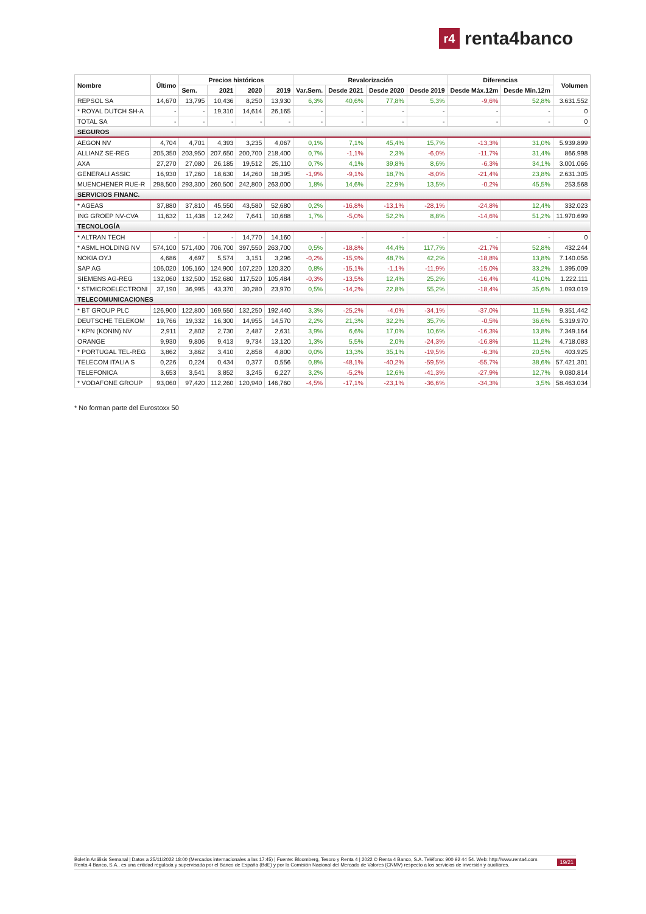r4 renta4banco
| Nombre | Último | Precios históricos | | | | Revalorización | | | | Diferencias | | Volumen |
| --- | --- | --- | --- | --- | --- | --- | --- | --- | --- | --- | --- | --- |
| | | Sem. | 2021 | 2020 | 2019 | Var.Sem. | Desde 2021 | Desde 2020 | Desde 2019 | Desde Máx.12m | Desde Mín.12m | |
| REPSOL SA | 14,670 | 13,795 | 10,436 | 8,250 | 13,930 | 6,3% | 40,6% | 77,8% | 5,3% | -9,6% | 52,8% | 3.631.552 |
| * ROYAL DUTCH SH-A | - | - | 19,310 | 14,614 | 26,165 | - | - | - | - | - | - | 0 |
| TOTAL SA | - | - | - | - | - | - | - | - | - | - | - | 0 |
| SEGUROS | | | | | | | | | | | | |
| AEGON NV | 4,704 | 4,701 | 4,393 | 3,235 | 4,067 | 0,1% | 7,1% | 45,4% | 15,7% | -13,3% | 31,0% | 5.939.899 |
| ALLIANZ SE-REG | 205,350 | 203,950 | 207,650 | 200,700 | 218,400 | 0,7% | -1,1% | 2,3% | -6,0% | -11,7% | 31,4% | 866.998 |
| AXA | 27,270 | 27,080 | 26,185 | 19,512 | 25,110 | 0,7% | 4,1% | 39,8% | 8,6% | -6,3% | 34,1% | 3.001.066 |
| GENERALI ASSIC | 16,930 | 17,260 | 18,630 | 14,260 | 18,395 | -1,9% | -9,1% | 18,7% | -8,0% | -21,4% | 23,8% | 2.631.305 |
| MUENCHENER RUE-R | 298,500 | 293,300 | 260,500 | 242,800 | 263,000 | 1,8% | 14,6% | 22,9% | 13,5% | -0,2% | 45,5% | 253.568 |
| SERVICIOS FINANC. | | | | | | | | | | | | |
| * AGEAS | 37,880 | 37,810 | 45,550 | 43,580 | 52,680 | 0,2% | -16,8% | -13,1% | -28,1% | -24,8% | 12,4% | 332.023 |
| ING GROEP NV-CVA | 11,632 | 11,438 | 12,242 | 7,641 | 10,688 | 1,7% | -5,0% | 52,2% | 8,8% | -14,6% | 51,2% | 11.970.699 |
| TECNOLOGÍA | | | | | | | | | | | | |
| * ALTRAN TECH | - | - | - | 14,770 | 14,160 | - | - | - | - | - | - | 0 |
| * ASML HOLDING NV | 574,100 | 571,400 | 706,700 | 397,550 | 263,700 | 0,5% | -18,8% | 44,4% | 117,7% | -21,7% | 52,8% | 432.244 |
| NOKIA OYJ | 4,686 | 4,697 | 5,574 | 3,151 | 3,296 | -0,2% | -15,9% | 48,7% | 42,2% | -18,8% | 13,8% | 7.140.056 |
| SAP AG | 106,020 | 105,160 | 124,900 | 107,220 | 120,320 | 0,8% | -15,1% | -1,1% | -11,9% | -15,0% | 33,2% | 1.395.009 |
| SIEMENS AG-REG | 132,060 | 132,500 | 152,680 | 117,520 | 105,484 | -0,3% | -13,5% | 12,4% | 25,2% | -16,4% | 41,0% | 1.222.111 |
| * STMICROELECTRONI | 37,190 | 36,995 | 43,370 | 30,280 | 23,970 | 0,5% | -14,2% | 22,8% | 55,2% | -18,4% | 35,6% | 1.093.019 |
| TELECOMUNICACIONES | | | | | | | | | | | | |
| * BT GROUP PLC | 126,900 | 122,800 | 169,550 | 132,250 | 192,440 | 3,3% | -25,2% | -4,0% | -34,1% | -37,0% | 11,5% | 9.351.442 |
| DEUTSCHE TELEKOM | 19,766 | 19,332 | 16,300 | 14,955 | 14,570 | 2,2% | 21,3% | 32,2% | 35,7% | -0,5% | 36,6% | 5.319.970 |
| * KPN (KONIN) NV | 2,911 | 2,802 | 2,730 | 2,487 | 2,631 | 3,9% | 6,6% | 17,0% | 10,6% | -16,3% | 13,8% | 7.349.164 |
| ORANGE | 9,930 | 9,806 | 9,413 | 9,734 | 13,120 | 1,3% | 5,5% | 2,0% | -24,3% | -16,8% | 11,2% | 4.718.083 |
| * PORTUGAL TEL-REG | 3,862 | 3,862 | 3,410 | 2,858 | 4,800 | 0,0% | 13,3% | 35,1% | -19,5% | -6,3% | 20,5% | 403.925 |
| TELECOM ITALIA S | 0,226 | 0,224 | 0,434 | 0,377 | 0,556 | 0,8% | -48,1% | -40,2% | -59,5% | -55,7% | 38,6% | 57.421.301 |
| TELEFONICA | 3,653 | 3,541 | 3,852 | 3,245 | 6,227 | 3,2% | -5,2% | 12,6% | -41,3% | -27,9% | 12,7% | 9.080.814 |
| * VODAFONE GROUP | 93,060 | 97,420 | 112,260 | 120,940 | 146,760 | -4,5% | -17,1% | -23,1% | -36,6% | -34,3% | 3,5% | 58.463.034 |
* No forman parte del Eurostoxx 50
Boletín Análisis Semanal | Datos a 25/11/2022 18:00 (Mercados internacionales a las 17:45) | Fuente: Bloomberg, Tesoro y Renta 4 | 2022 © Renta 4 Banco, S.A. Teléfono: 900 92 44 54. Web: http://www.renta4.com. Renta 4 Banco, S.A., es una entidad regulada y supervisada por el Banco de España (BdE) y por la Comisión Nacional del Mercado de Valores (CNMV) respecto a los servicios de inversión y auxiliares.
19/21